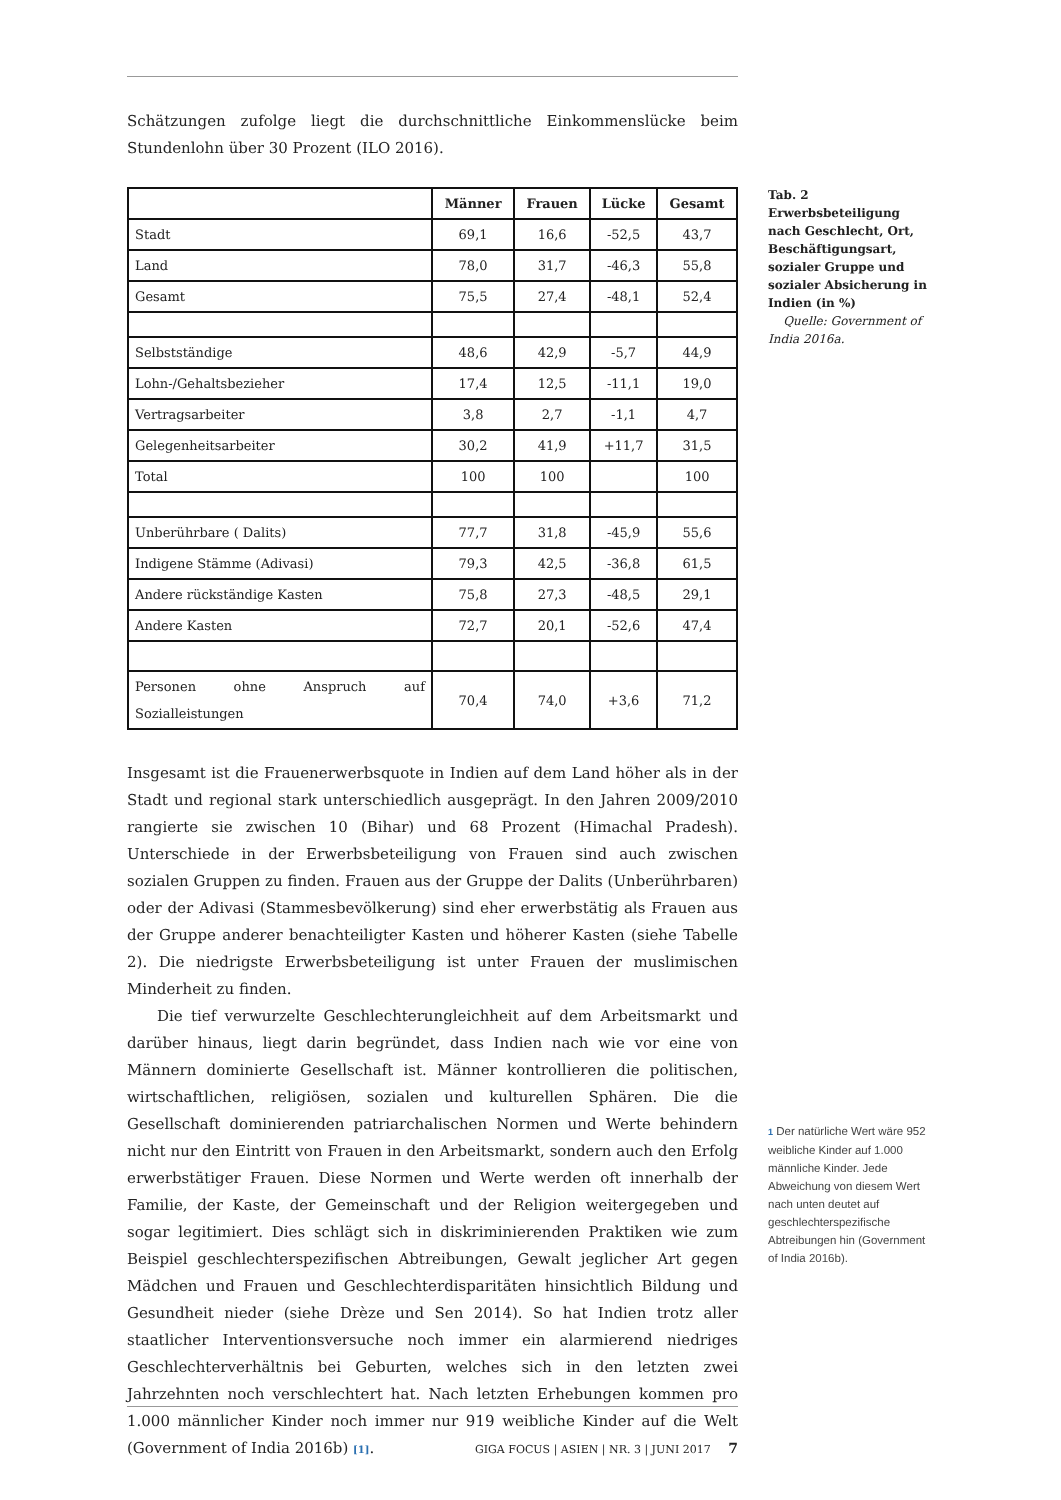Schätzungen zufolge liegt die durchschnittliche Einkommenslücke beim Stundenlohn über 30 Prozent (ILO 2016).
| | Männer | Frauen | Lücke | Gesamt |
| --- | --- | --- | --- | --- |
| Stadt | 69,1 | 16,6 | -52,5 | 43,7 |
| Land | 78,0 | 31,7 | -46,3 | 55,8 |
| Gesamt | 75,5 | 27,4 | -48,1 | 52,4 |
| Selbstständige | 48,6 | 42,9 | -5,7 | 44,9 |
| Lohn-/Gehaltsbezieher | 17,4 | 12,5 | -11,1 | 19,0 |
| Vertragsarbeiter | 3,8 | 2,7 | -1,1 | 4,7 |
| Gelegenheitsarbeiter | 30,2 | 41,9 | +11,7 | 31,5 |
| Total | 100 | 100 | | 100 |
| Unberührbare ( Dalits) | 77,7 | 31,8 | -45,9 | 55,6 |
| Indigene Stämme (Adivasi) | 79,3 | 42,5 | -36,8 | 61,5 |
| Andere rückständige Kasten | 75,8 | 27,3 | -48,5 | 29,1 |
| Andere Kasten | 72,7 | 20,1 | -52,6 | 47,4 |
| Personen ohne Anspruch auf Sozialleistungen | 70,4 | 74,0 | +3,6 | 71,2 |
Insgesamt ist die Frauenerwerbsquote in Indien auf dem Land höher als in der Stadt und regional stark unterschiedlich ausgeprägt. In den Jahren 2009/2010 rangierte sie zwischen 10 (Bihar) und 68 Prozent (Himachal Pradesh). Unterschiede in der Erwerbsbeteiligung von Frauen sind auch zwischen sozialen Gruppen zu finden. Frauen aus der Gruppe der Dalits (Unberührbaren) oder der Adivasi (Stammesbevölkerung) sind eher erwerbstätig als Frauen aus der Gruppe anderer benachteiligter Kasten und höherer Kasten (siehe Tabelle 2). Die niedrigste Erwerbsbeteiligung ist unter Frauen der muslimischen Minderheit zu finden.
Die tief verwurzelte Geschlechterungleichheit auf dem Arbeitsmarkt und darüber hinaus, liegt darin begründet, dass Indien nach wie vor eine von Männern dominierte Gesellschaft ist. Männer kontrollieren die politischen, wirtschaftlichen, religiösen, sozialen und kulturellen Sphären. Die die Gesellschaft dominierenden patriarchalischen Normen und Werte behindern nicht nur den Eintritt von Frauen in den Arbeitsmarkt, sondern auch den Erfolg erwerbstätiger Frauen. Diese Normen und Werte werden oft innerhalb der Familie, der Kaste, der Gemeinschaft und der Religion weitergegeben und sogar legitimiert. Dies schlägt sich in diskriminierenden Praktiken wie zum Beispiel geschlechterspezifischen Abtreibungen, Gewalt jeglicher Art gegen Mädchen und Frauen und Geschlechterdisparitäten hinsichtlich Bildung und Gesundheit nieder (siehe Drèze und Sen 2014). So hat Indien trotz aller staatlicher Interventionsversuche noch immer ein alarmierend niedriges Geschlechterverhältnis bei Geburten, welches sich in den letzten zwei Jahrzehnten noch verschlechtert hat. Nach letzten Erhebungen kommen pro 1.000 männlicher Kinder noch immer nur 919 weibliche Kinder auf die Welt (Government of India 2016b) [1].
Tab. 2
Erwerbsbeteiligung nach Geschlecht, Ort, Beschäftigungsart, sozialer Gruppe und sozialer Absicherung in Indien (in %)
Quelle: Government of India 2016a.
1 Der natürliche Wert wäre 952 weibliche Kinder auf 1.000 männliche Kinder. Jede Abweichung von diesem Wert nach unten deutet auf geschlechterspezifische Abtreibungen hin (Government of India 2016b).
GIGA FOCUS | ASIEN | NR. 3 | JUNI 2017 7